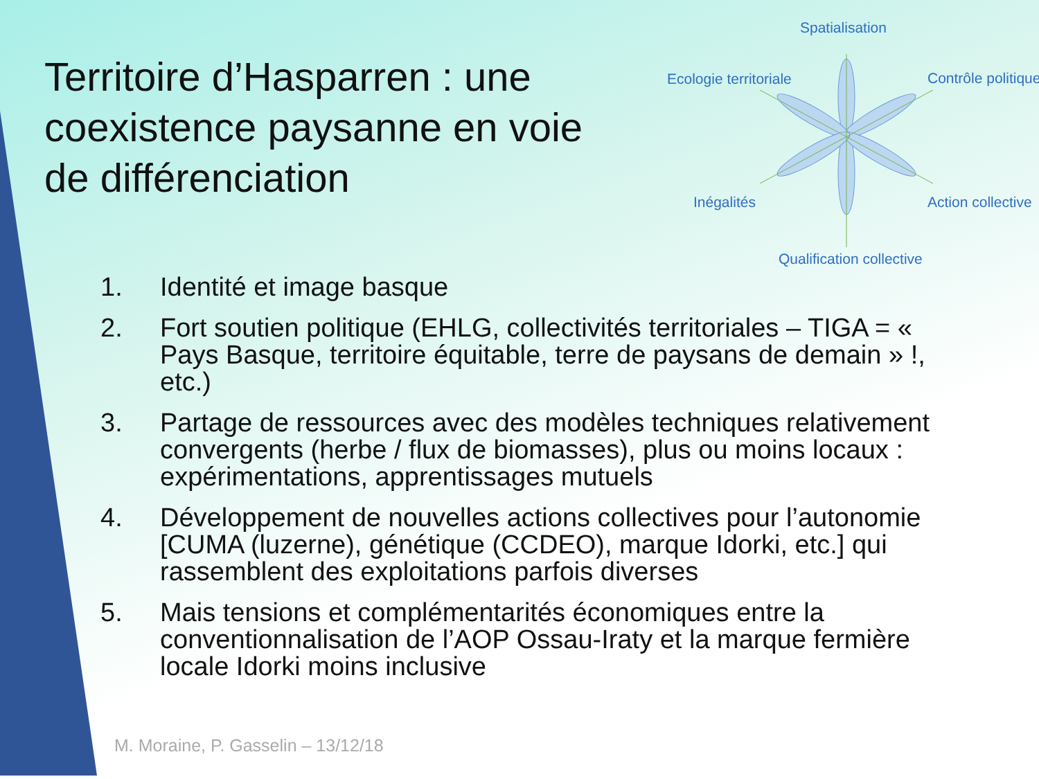Territoire d’Hasparren : une coexistence paysanne en voie de différenciation
Spatialisation
Ecologie territoriale Contrôle politique
Inégalités Action collective
Qualification collective
1. Identité et image basque
2. Fort soutien politique (EHLG, collectivités territoriales – TIGA = « Pays Basque, territoire équitable, terre de paysans de demain » !, etc.)
3. Partage de ressources avec des modèles techniques relativement convergents (herbe / flux de biomasses), plus ou moins locaux : expérimentations, apprentissages mutuels
4. Développement de nouvelles actions collectives pour l’autonomie [CUMA (luzerne), génétique (CCDEO), marque Idorki, etc.] qui rassemblent des exploitations parfois diverses
5. Mais tensions et complémentarités économiques entre la conventionnalisation de l’AOP Ossau-Iraty et la marque fermière locale Idorki moins inclusive
M. Moraine, P. Gasselin – 13/12/18